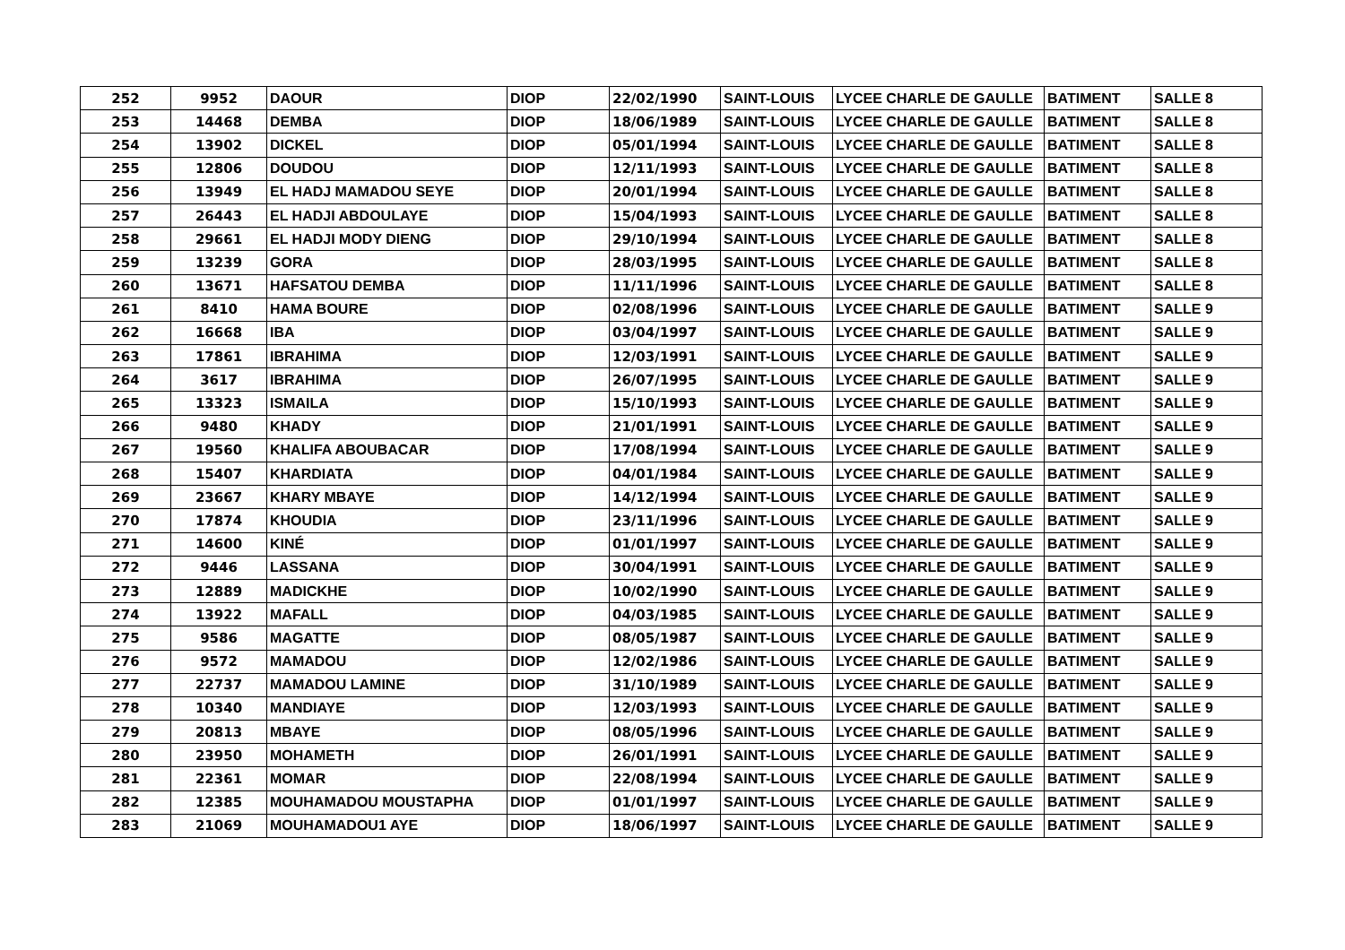| 252 | 9952 | DAOUR | DIOP | 22/02/1990 | SAINT-LOUIS | LYCEE CHARLE DE GAULLE | BATIMENT | SALLE 8 |
| 253 | 14468 | DEMBA | DIOP | 18/06/1989 | SAINT-LOUIS | LYCEE CHARLE DE GAULLE | BATIMENT | SALLE 8 |
| 254 | 13902 | DICKEL | DIOP | 05/01/1994 | SAINT-LOUIS | LYCEE CHARLE DE GAULLE | BATIMENT | SALLE 8 |
| 255 | 12806 | DOUDOU | DIOP | 12/11/1993 | SAINT-LOUIS | LYCEE CHARLE DE GAULLE | BATIMENT | SALLE 8 |
| 256 | 13949 | EL HADJ MAMADOU SEYE | DIOP | 20/01/1994 | SAINT-LOUIS | LYCEE CHARLE DE GAULLE | BATIMENT | SALLE 8 |
| 257 | 26443 | EL HADJI ABDOULAYE | DIOP | 15/04/1993 | SAINT-LOUIS | LYCEE CHARLE DE GAULLE | BATIMENT | SALLE 8 |
| 258 | 29661 | EL HADJI MODY DIENG | DIOP | 29/10/1994 | SAINT-LOUIS | LYCEE CHARLE DE GAULLE | BATIMENT | SALLE 8 |
| 259 | 13239 | GORA | DIOP | 28/03/1995 | SAINT-LOUIS | LYCEE CHARLE DE GAULLE | BATIMENT | SALLE 8 |
| 260 | 13671 | HAFSATOU DEMBA | DIOP | 11/11/1996 | SAINT-LOUIS | LYCEE CHARLE DE GAULLE | BATIMENT | SALLE 8 |
| 261 | 8410 | HAMA BOURE | DIOP | 02/08/1996 | SAINT-LOUIS | LYCEE CHARLE DE GAULLE | BATIMENT | SALLE 9 |
| 262 | 16668 | IBA | DIOP | 03/04/1997 | SAINT-LOUIS | LYCEE CHARLE DE GAULLE | BATIMENT | SALLE 9 |
| 263 | 17861 | IBRAHIMA | DIOP | 12/03/1991 | SAINT-LOUIS | LYCEE CHARLE DE GAULLE | BATIMENT | SALLE 9 |
| 264 | 3617 | IBRAHIMA | DIOP | 26/07/1995 | SAINT-LOUIS | LYCEE CHARLE DE GAULLE | BATIMENT | SALLE 9 |
| 265 | 13323 | ISMAILA | DIOP | 15/10/1993 | SAINT-LOUIS | LYCEE CHARLE DE GAULLE | BATIMENT | SALLE 9 |
| 266 | 9480 | KHADY | DIOP | 21/01/1991 | SAINT-LOUIS | LYCEE CHARLE DE GAULLE | BATIMENT | SALLE 9 |
| 267 | 19560 | KHALIFA ABOUBACAR | DIOP | 17/08/1994 | SAINT-LOUIS | LYCEE CHARLE DE GAULLE | BATIMENT | SALLE 9 |
| 268 | 15407 | KHARDIATA | DIOP | 04/01/1984 | SAINT-LOUIS | LYCEE CHARLE DE GAULLE | BATIMENT | SALLE 9 |
| 269 | 23667 | KHARY MBAYE | DIOP | 14/12/1994 | SAINT-LOUIS | LYCEE CHARLE DE GAULLE | BATIMENT | SALLE 9 |
| 270 | 17874 | KHOUDIA | DIOP | 23/11/1996 | SAINT-LOUIS | LYCEE CHARLE DE GAULLE | BATIMENT | SALLE 9 |
| 271 | 14600 | KINÉ | DIOP | 01/01/1997 | SAINT-LOUIS | LYCEE CHARLE DE GAULLE | BATIMENT | SALLE 9 |
| 272 | 9446 | LASSANA | DIOP | 30/04/1991 | SAINT-LOUIS | LYCEE CHARLE DE GAULLE | BATIMENT | SALLE 9 |
| 273 | 12889 | MADICKHE | DIOP | 10/02/1990 | SAINT-LOUIS | LYCEE CHARLE DE GAULLE | BATIMENT | SALLE 9 |
| 274 | 13922 | MAFALL | DIOP | 04/03/1985 | SAINT-LOUIS | LYCEE CHARLE DE GAULLE | BATIMENT | SALLE 9 |
| 275 | 9586 | MAGATTE | DIOP | 08/05/1987 | SAINT-LOUIS | LYCEE CHARLE DE GAULLE | BATIMENT | SALLE 9 |
| 276 | 9572 | MAMADOU | DIOP | 12/02/1986 | SAINT-LOUIS | LYCEE CHARLE DE GAULLE | BATIMENT | SALLE 9 |
| 277 | 22737 | MAMADOU LAMINE | DIOP | 31/10/1989 | SAINT-LOUIS | LYCEE CHARLE DE GAULLE | BATIMENT | SALLE 9 |
| 278 | 10340 | MANDIAYE | DIOP | 12/03/1993 | SAINT-LOUIS | LYCEE CHARLE DE GAULLE | BATIMENT | SALLE 9 |
| 279 | 20813 | MBAYE | DIOP | 08/05/1996 | SAINT-LOUIS | LYCEE CHARLE DE GAULLE | BATIMENT | SALLE 9 |
| 280 | 23950 | MOHAMETH | DIOP | 26/01/1991 | SAINT-LOUIS | LYCEE CHARLE DE GAULLE | BATIMENT | SALLE 9 |
| 281 | 22361 | MOMAR | DIOP | 22/08/1994 | SAINT-LOUIS | LYCEE CHARLE DE GAULLE | BATIMENT | SALLE 9 |
| 282 | 12385 | MOUHAMADOU MOUSTAPHA | DIOP | 01/01/1997 | SAINT-LOUIS | LYCEE CHARLE DE GAULLE | BATIMENT | SALLE 9 |
| 283 | 21069 | MOUHAMADOU1 AYE | DIOP | 18/06/1997 | SAINT-LOUIS | LYCEE CHARLE DE GAULLE | BATIMENT | SALLE 9 |